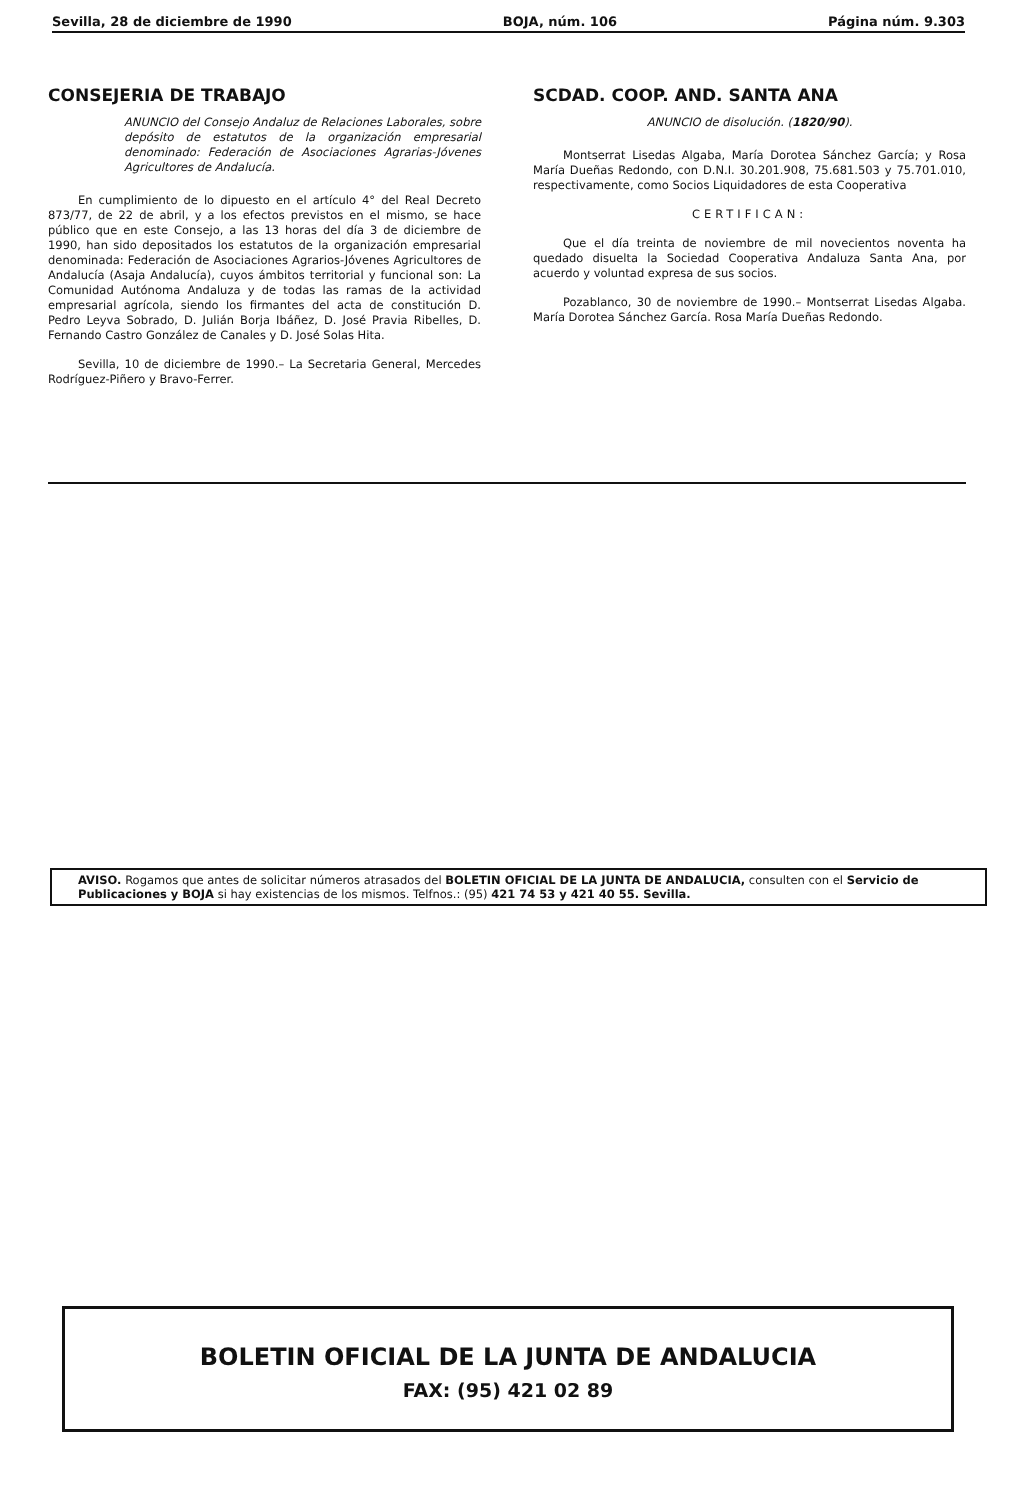Sevilla, 28 de diciembre de 1990 BOJA, núm. 106 Página núm. 9.303
CONSEJERIA DE TRABAJO
ANUNCIO del Consejo Andaluz de Relaciones Laborales, sobre depósito de estatutos de la organización empresarial denominado: Federación de Asociaciones Agrarias-Jóvenes Agricultores de Andalucía.
En cumplimiento de lo dipuesto en el artículo 4° del Real Decreto 873/77, de 22 de abril, y a los efectos previstos en el mismo, se hace público que en este Consejo, a las 13 horas del día 3 de diciembre de 1990, han sido depositados los estatutos de la organización empresarial denominada: Federación de Asociaciones Agrarios-Jóvenes Agricultores de Andalucía (Asaja Andalucía), cuyos ámbitos territorial y funcional son: La Comunidad Autónoma Andaluza y de todas las ramas de la actividad empresarial agrícola, siendo los firmantes del acta de constitución D. Pedro Leyva Sobrado, D. Julián Borja Ibáñez, D. José Pravia Ribelles, D. Fernando Castro González de Canales y D. José Solas Hita.
Sevilla, 10 de diciembre de 1990.– La Secretaria General, Mercedes Rodríguez-Piñero y Bravo-Ferrer.
SCDAD. COOP. AND. SANTA ANA
ANUNCIO de disolución. (1820/90).
Montserrat Lisedas Algaba, María Dorotea Sánchez García; y Rosa María Dueñas Redondo, con D.N.I. 30.201.908, 75.681.503 y 75.701.010, respectivamente, como Socios Liquidadores de esta Cooperativa
CERTIFICAN:
Que el día treinta de noviembre de mil novecientos noventa ha quedado disuelta la Sociedad Cooperativa Andaluza Santa Ana, por acuerdo y voluntad expresa de sus socios.
Pozablanco, 30 de noviembre de 1990.– Montserrat Lisedas Algaba. María Dorotea Sánchez García. Rosa María Dueñas Redondo.
AVISO. Rogamos que antes de solicitar números atrasados del BOLETIN OFICIAL DE LA JUNTA DE ANDALUCIA, consulten con el Servicio de Publicaciones y BOJA si hay existencias de los mismos. Telfnos.: (95) 421 74 53 y 421 40 55. Sevilla.
BOLETIN OFICIAL DE LA JUNTA DE ANDALUCIA
FAX: (95) 421 02 89